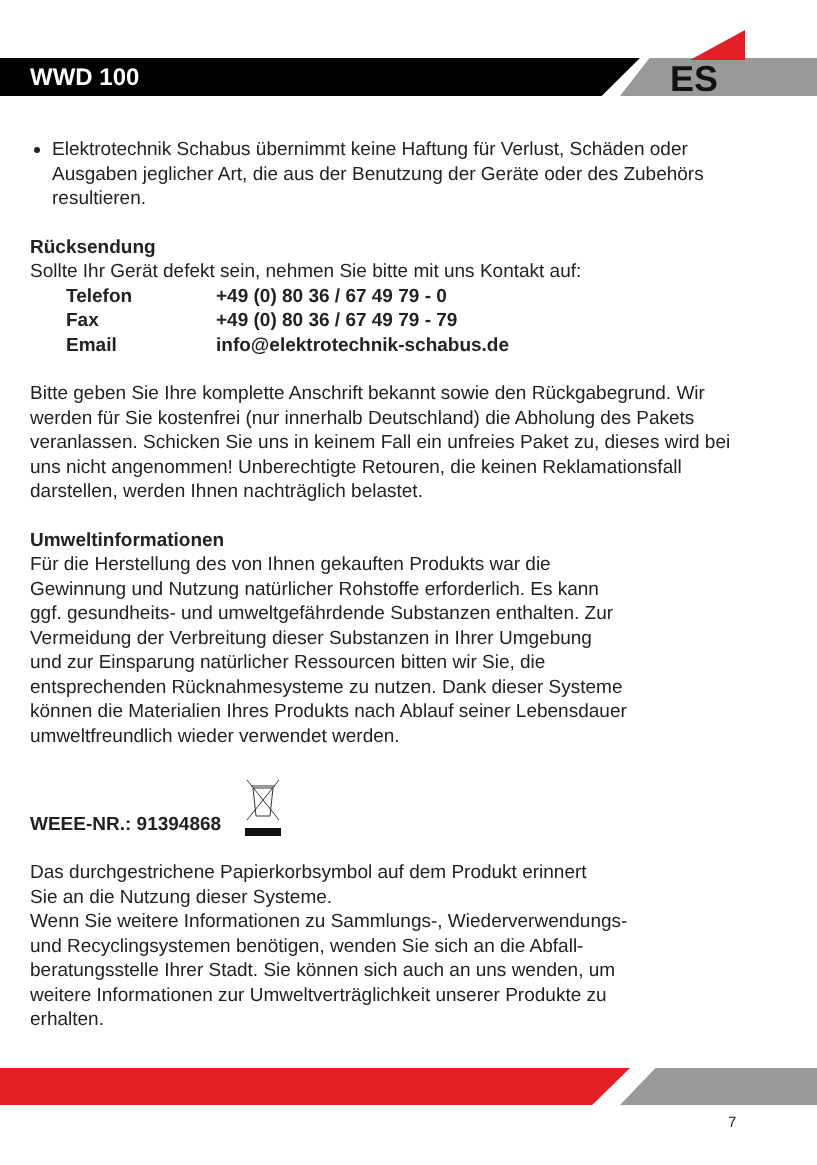WWD 100 ES
Elektrotechnik Schabus übernimmt keine Haftung für Verlust, Schäden oder Ausgaben jeglicher Art, die aus der Benutzung der Geräte oder des Zubehörs resultieren.
Rücksendung
Sollte Ihr Gerät defekt sein, nehmen Sie bitte mit uns Kontakt auf:
| Telefon | +49 (0) 80 36 / 67 49 79 - 0 |
| Fax | +49 (0) 80 36 / 67 49 79 - 79 |
| Email | info@elektrotechnik-schabus.de |
Bitte geben Sie Ihre komplette Anschrift bekannt sowie den Rückgabegrund. Wir werden für Sie kostenfrei (nur innerhalb Deutschland) die Abholung des Pakets veranlassen. Schicken Sie uns in keinem Fall ein unfreies Paket zu, dieses wird bei uns nicht angenommen! Unberechtigte Retouren, die keinen Reklamationsfall darstellen, werden Ihnen nachträglich belastet.
Umweltinformationen
Für die Herstellung des von Ihnen gekauften Produkts war die
Gewinnung und Nutzung natürlicher Rohstoffe erforderlich. Es kann
ggf. gesundheits- und umweltgefährdende Substanzen enthalten. Zur
Vermeidung der Verbreitung dieser Substanzen in Ihrer Umgebung
und zur Einsparung natürlicher Ressourcen bitten wir Sie, die
entsprechenden Rücknahmesysteme zu nutzen. Dank dieser Systeme
können die Materialien Ihres Produkts nach Ablauf seiner Lebensdauer
umweltfreundlich wieder verwendet werden.
WEEE-NR.: 91394868
Das durchgestrichene Papierkorbsymbol auf dem Produkt erinnert
Sie an die Nutzung dieser Systeme.
Wenn Sie weitere Informationen zu Sammlungs-, Wiederverwendungs-
und Recyclingsystemen benötigen, wenden Sie sich an die Abfall-
beratungsstelle Ihrer Stadt. Sie können sich auch an uns wenden, um
weitere Informationen zur Umweltverträglichkeit unserer Produkte zu
erhalten.
7